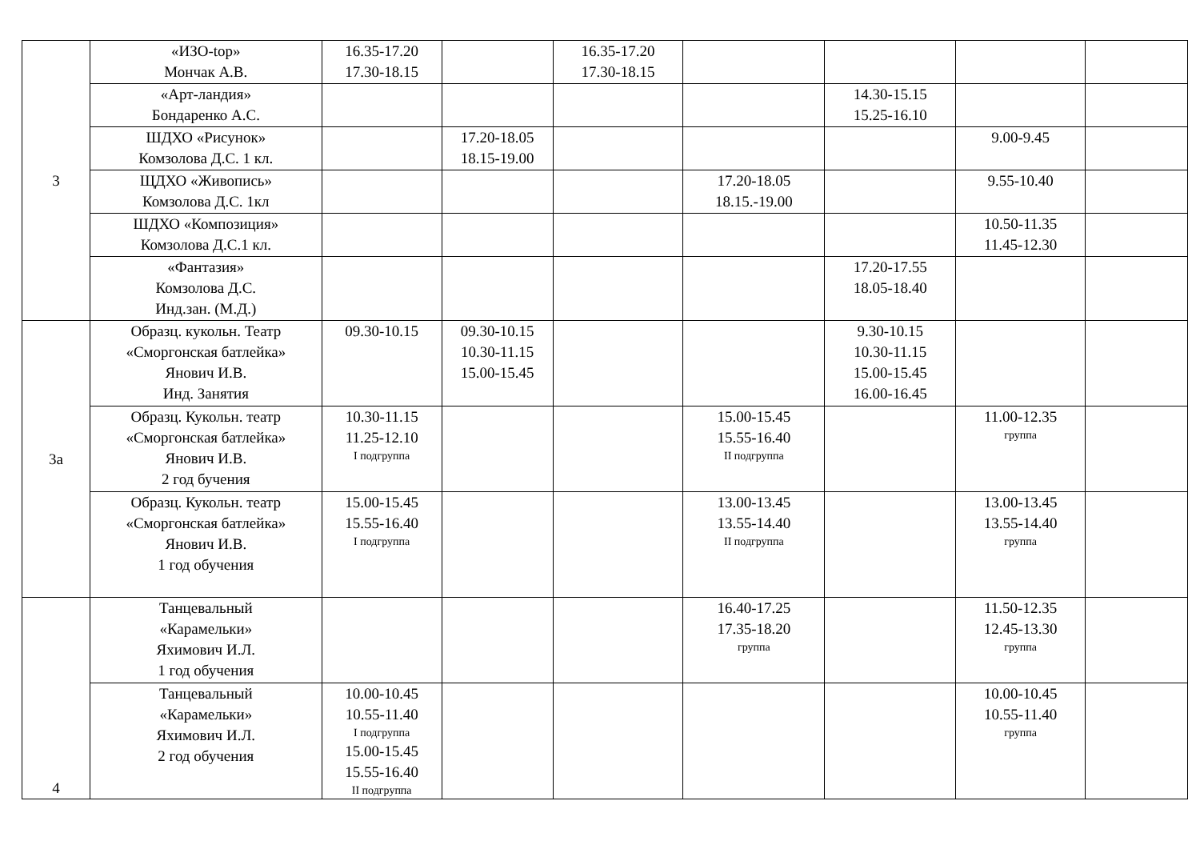| 3 | «ИЗО-top» Мончак А.В. | 16.35-17.20 17.30-18.15 | | 16.35-17.20 17.30-18.15 | | | | |
| | «Арт-ландия» Бондаренко А.С. | | | | | 14.30-15.15 15.25-16.10 | | |
| | ШДХО «Рисунок» Комзолова Д.С. 1 кл. | | 17.20-18.05 18.15-19.00 | | | | 9.00-9.45 | |
| | ЩДХО «Живопись» Комзолова Д.С. 1кл | | | | 17.20-18.05 18.15.-19.00 | | 9.55-10.40 | |
| | ШДХО «Композиция» Комзолова Д.С.1 кл. | | | | | | 10.50-11.35 11.45-12.30 | |
| | «Фантазия» Комзолова Д.С. Инд.зан. (М.Д.) | | | | | 17.20-17.55 18.05-18.40 | | |
| 3а | Образц. кукольн. Театр «Сморгонская батлейка» Янович И.В. Инд. Занятия | 09.30-10.15 | 09.30-10.15 10.30-11.15 15.00-15.45 | | | 9.30-10.15 10.30-11.15 15.00-15.45 16.00-16.45 | | |
| | Образц. Кукольн. театр «Сморгонская батлейка» Янович И.В. 2 год бучения | 10.30-11.15 11.25-12.10 I подгруппа | | | 15.00-15.45 15.55-16.40 II подгруппа | | 11.00-12.35 группа | |
| | Образц. Кукольн. театр «Сморгонская батлейка» Янович И.В. 1 год обучения | 15.00-15.45 15.55-16.40 I подгруппа | | | 13.00-13.45 13.55-14.40 II подгруппа | | 13.00-13.45 13.55-14.40 группа | |
| 4 | Танцевальный «Карамельки» Яхимович И.Л. 1 год обучения | | | | 16.40-17.25 17.35-18.20 группа | | 11.50-12.35 12.45-13.30 группа | |
| | Танцевальный «Карамельки» Яхимович И.Л. 2 год обучения | 10.00-10.45 10.55-11.40 I подгруппа 15.00-15.45 15.55-16.40 II подгруппа | | | | | 10.00-10.45 10.55-11.40 группа | |